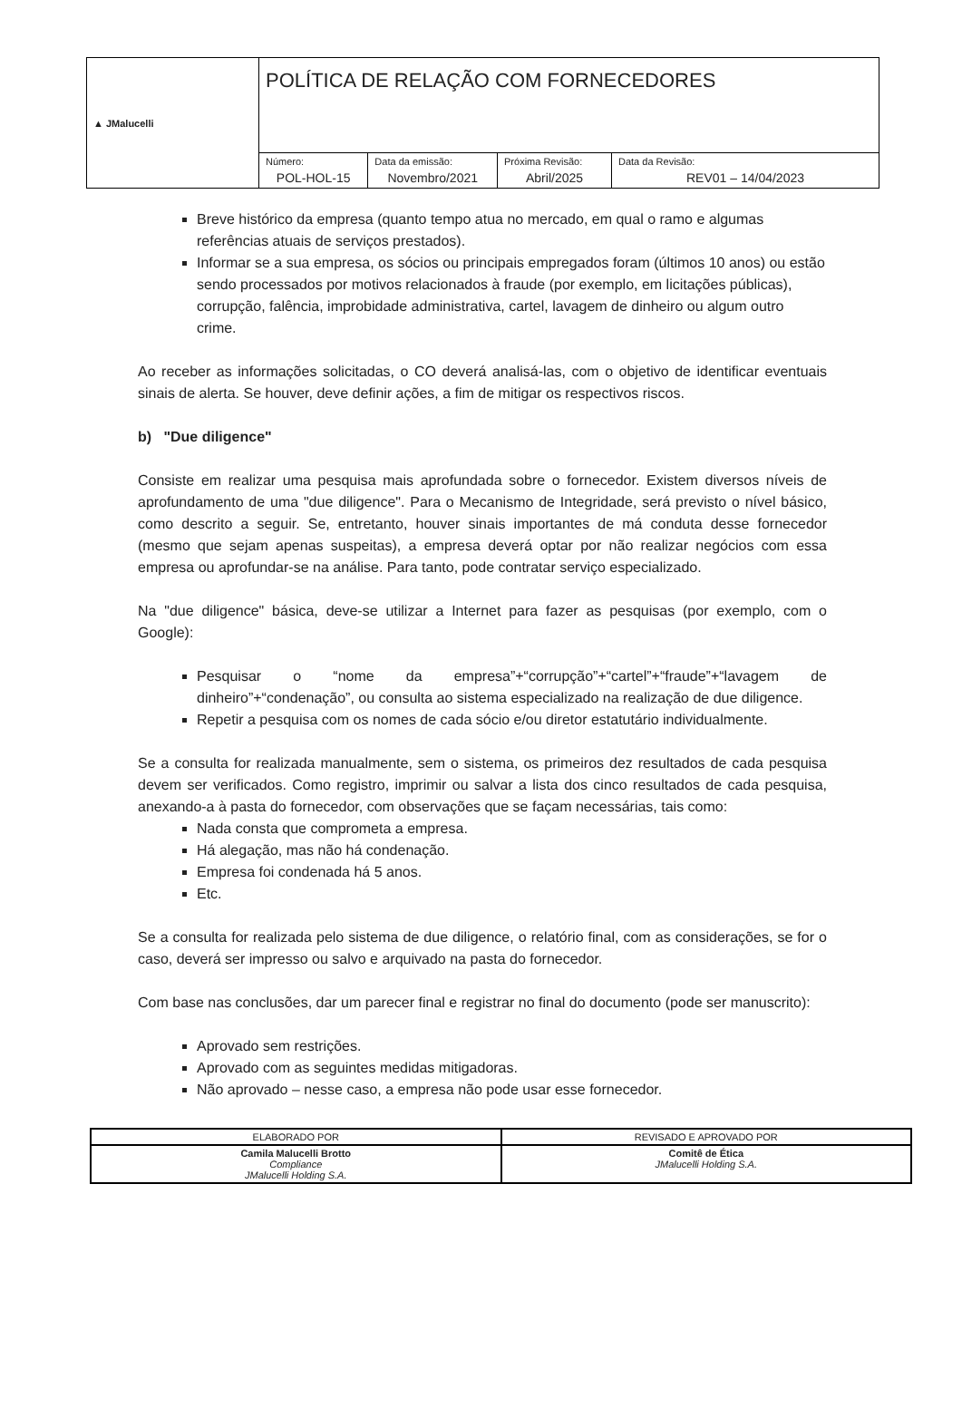| ▲ JMalucelli | POLÍTICA DE RELAÇÃO COM FORNECEDORES | | | |
| | Número: POL-HOL-15 | Data da emissão: Novembro/2021 | Próxima Revisão: Abril/2025 | Data da Revisão: REV01 – 14/04/2023 |
Breve histórico da empresa (quanto tempo atua no mercado, em qual o ramo e algumas referências atuais de serviços prestados).
Informar se a sua empresa, os sócios ou principais empregados foram (últimos 10 anos) ou estão sendo processados por motivos relacionados à fraude (por exemplo, em licitações públicas), corrupção, falência, improbidade administrativa, cartel, lavagem de dinheiro ou algum outro crime.
Ao receber as informações solicitadas, o CO deverá analisá-las, com o objetivo de identificar eventuais sinais de alerta. Se houver, deve definir ações, a fim de mitigar os respectivos riscos.
b) "Due diligence"
Consiste em realizar uma pesquisa mais aprofundada sobre o fornecedor. Existem diversos níveis de aprofundamento de uma "due diligence". Para o Mecanismo de Integridade, será previsto o nível básico, como descrito a seguir. Se, entretanto, houver sinais importantes de má conduta desse fornecedor (mesmo que sejam apenas suspeitas), a empresa deverá optar por não realizar negócios com essa empresa ou aprofundar-se na análise. Para tanto, pode contratar serviço especializado.
Na "due diligence" básica, deve-se utilizar a Internet para fazer as pesquisas (por exemplo, com o Google):
Pesquisar o “nome da empresa”+“corrupção”+“cartel”+“fraude”+“lavagem de dinheiro”+“condenação”, ou consulta ao sistema especializado na realização de due diligence.
Repetir a pesquisa com os nomes de cada sócio e/ou diretor estatutário individualmente.
Se a consulta for realizada manualmente, sem o sistema, os primeiros dez resultados de cada pesquisa devem ser verificados. Como registro, imprimir ou salvar a lista dos cinco resultados de cada pesquisa, anexando-a à pasta do fornecedor, com observações que se façam necessárias, tais como:
Nada consta que comprometa a empresa.
Há alegação, mas não há condenação.
Empresa foi condenada há 5 anos.
Etc.
Se a consulta for realizada pelo sistema de due diligence, o relatório final, com as considerações, se for o caso, deverá ser impresso ou salvo e arquivado na pasta do fornecedor.
Com base nas conclusões, dar um parecer final e registrar no final do documento (pode ser manuscrito):
Aprovado sem restrições.
Aprovado com as seguintes medidas mitigadoras.
Não aprovado – nesse caso, a empresa não pode usar esse fornecedor.
| ELABORADO POR | REVISADO E APROVADO POR |
| Camila Malucelli Brotto Compliance JMalucelli Holding S.A. | Comitê de Ética JMalucelli Holding S.A. |